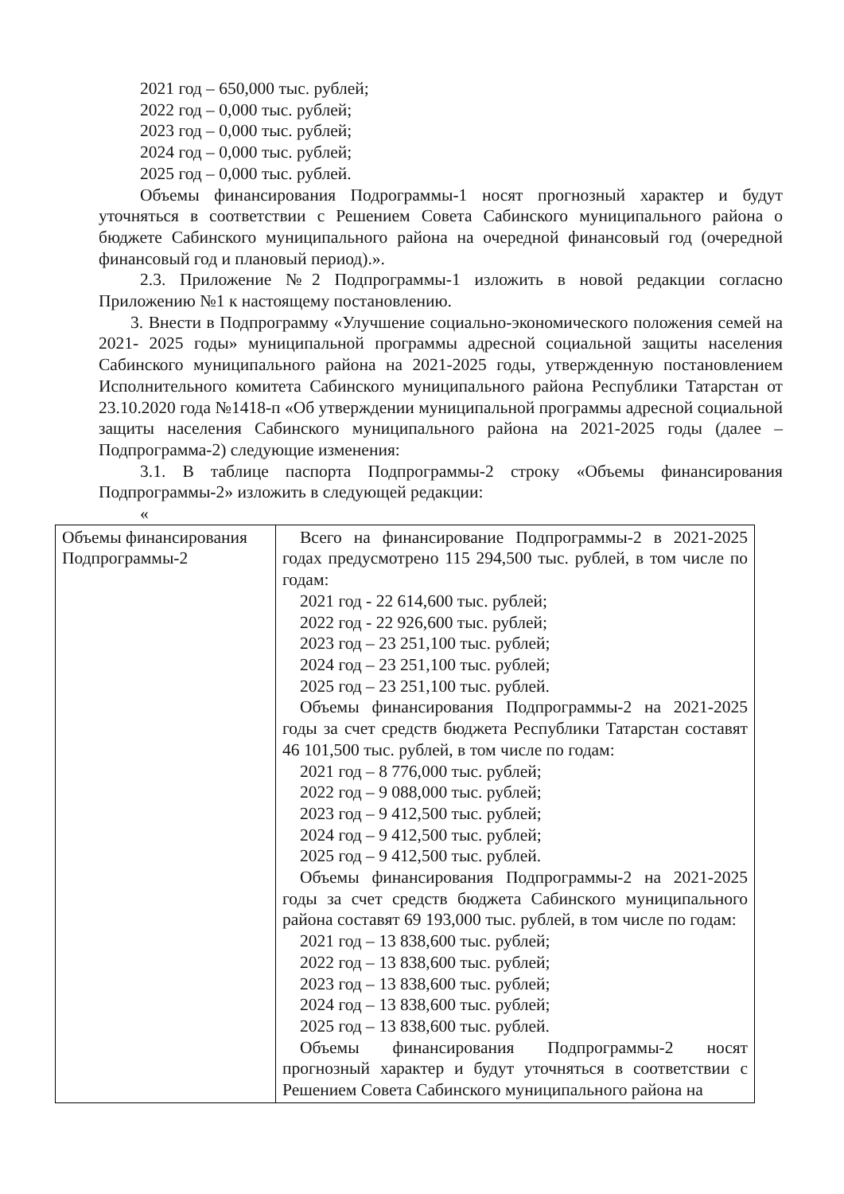2021 год – 650,000 тыс. рублей;
2022 год – 0,000 тыс. рублей;
2023 год – 0,000 тыс. рублей;
2024 год – 0,000 тыс. рублей;
2025 год – 0,000 тыс. рублей.
Объемы финансирования Подрограммы-1 носят прогнозный характер и будут уточняться в соответствии с Решением Совета Сабинского муниципального района о бюджете Сабинского муниципального района на очередной финансовый год (очередной финансовый год и плановый период).».
2.3. Приложение №2 Подпрограммы-1 изложить в новой редакции согласно Приложению №1 к настоящему постановлению.
3. Внести в Подпрограмму «Улучшение социально-экономического положения семей на 2021- 2025 годы» муниципальной программы адресной социальной защиты населения Сабинского муниципального района на 2021-2025 годы, утвержденную постановлением Исполнительного комитета Сабинского муниципального района Республики Татарстан от 23.10.2020 года №1418-п «Об утверждении муниципальной программы адресной социальной защиты населения Сабинского муниципального района на 2021-2025 годы (далее – Подпрограмма-2) следующие изменения:
3.1. В таблице паспорта Подпрограммы-2 строку «Объемы финансирования Подпрограммы-2» изложить в следующей редакции:
«
| Объемы финансирования Подпрограммы-2 | Всего на финансирование Подпрограммы-2 в 2021-2025 годах предусмотрено 115 294,500 тыс. рублей, в том числе по годам: 2021 год - 22 614,600 тыс. рублей; 2022 год - 22 926,600 тыс. рублей; 2023 год – 23 251,100 тыс. рублей; 2024 год – 23 251,100 тыс. рублей; 2025 год – 23 251,100 тыс. рублей. Объемы финансирования Подпрограммы-2 на 2021-2025 годы за счет средств бюджета Республики Татарстан составят 46 101,500 тыс. рублей, в том числе по годам: 2021 год – 8 776,000 тыс. рублей; 2022 год – 9 088,000 тыс. рублей; 2023 год – 9 412,500 тыс. рублей; 2024 год – 9 412,500 тыс. рублей; 2025 год – 9 412,500 тыс. рублей. Объемы финансирования Подпрограммы-2 на 2021-2025 годы за счет средств бюджета Сабинского муниципального района составят 69 193,000 тыс. рублей, в том числе по годам: 2021 год – 13 838,600 тыс. рублей; 2022 год – 13 838,600 тыс. рублей; 2023 год – 13 838,600 тыс. рублей; 2024 год – 13 838,600 тыс. рублей; 2025 год – 13 838,600 тыс. рублей. Объемы финансирования Подпрограммы-2 носят прогнозный характер и будут уточняться в соответствии с Решением Совета Сабинского муниципального района на |